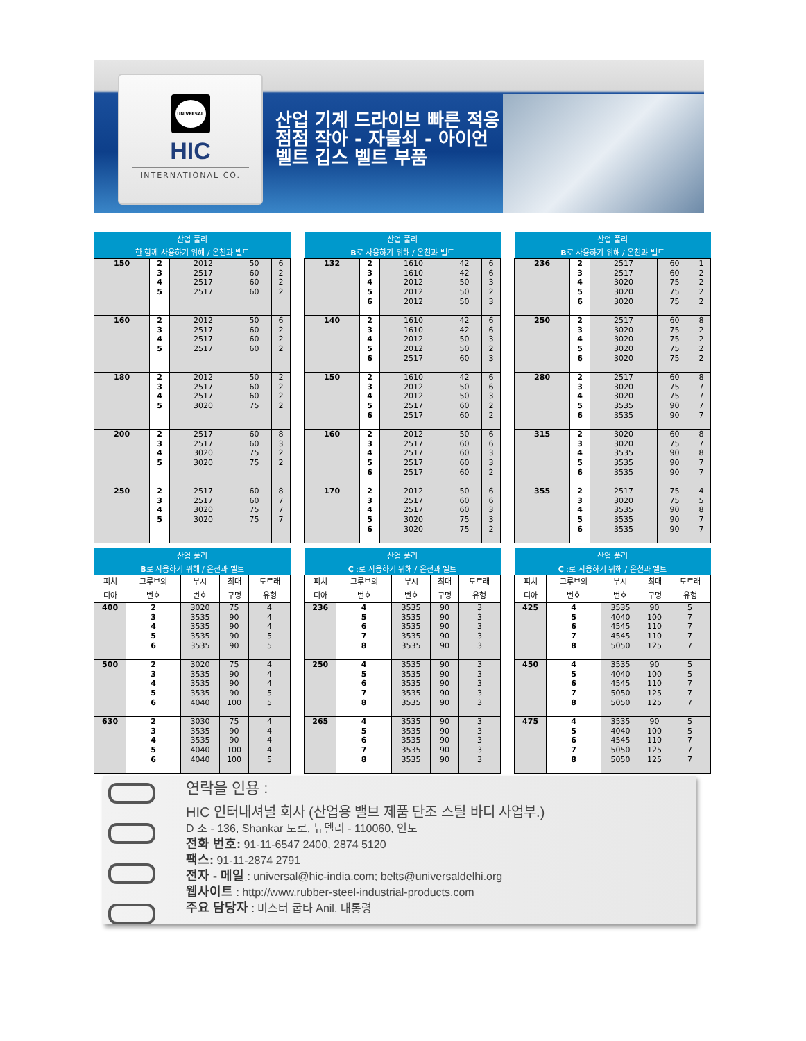UNIVERSAL
HIC
INTERNATIONAL CO.
산업 기계 드라이브 빠른 적응점점 작아 - 자물쇠 - 아이언 벨트 깁스 벨트 부품
| 산업 풀리 | | | | |
| --- | --- | --- | --- | --- |
| 한 함께 사용하기 위해 / 온천과 벨트 | | | | |
| 150 | 2 3 4 5 | 2012 2517 2517 2517 | 50 60 60 60 | 6 2 2 2 |
| 160 | 2 3 4 5 | 2012 2517 2517 2517 | 50 60 60 60 | 6 2 2 2 |
| 180 | 2 3 4 5 | 2012 2517 2517 3020 | 50 60 60 75 | 2 2 2 2 |
| 200 | 2 3 4 5 | 2517 2517 3020 3020 | 60 60 75 75 | 8 3 2 2 |
| 250 | 2 3 4 5 | 2517 2517 3020 3020 | 60 60 75 75 | 8 7 7 7 |
| 산업 풀리 | | | | |
| --- | --- | --- | --- | --- |
| B 로 사용하기 위해 / 온천과 벨트 | | | | |
| 132 | 2 3 4 5 6 | 1610 1610 2012 2012 2012 | 42 42 50 50 50 | 6 6 3 2 3 |
| 140 | 2 3 4 5 6 | 1610 1610 2012 2012 2517 | 42 42 50 50 60 | 6 6 3 2 3 |
| 150 | 2 3 4 5 6 | 1610 2012 2012 2517 2517 | 42 50 50 60 60 | 6 6 3 2 2 |
| 160 | 2 3 4 5 6 | 2012 2517 2517 2517 2517 | 50 60 60 60 60 | 6 6 3 3 2 |
| 170 | 2 3 4 5 6 | 2012 2517 2517 3020 3020 | 50 60 60 75 75 | 6 6 3 3 2 |
| 산업 풀리 | | | | |
| --- | --- | --- | --- | --- |
| B 로 사용하기 위해 / 온천과 벨트 | | | | |
| 236 | 2 3 4 5 6 | 2517 2517 3020 3020 3020 | 60 60 75 75 75 | 1 2 2 2 2 |
| 250 | 2 3 4 5 6 | 2517 3020 3020 3020 3020 | 60 75 75 75 75 | 8 2 2 2 2 |
| 280 | 2 3 4 5 6 | 2517 3020 3020 3535 3535 | 60 75 75 90 90 | 8 7 7 7 7 |
| 315 | 2 3 4 5 6 | 3020 3020 3535 3535 3535 | 60 75 90 90 90 | 8 7 8 7 7 |
| 355 | 2 3 4 5 6 | 2517 3020 3535 3535 3535 | 75 75 90 90 90 | 4 5 8 7 7 |
| 산업 풀리 | | | | |
| --- | --- | --- | --- | --- |
| B 로 사용하기 위해 / 온천과 벨트 | | | | |
| 피치 | 그루브의 | 부시 | 최대 | 도르래 |
| 디아 | 번호 | 번호 | 구멍 | 유형 |
| 400 | 2 3 4 5 6 | 3020 3535 3535 3535 3535 | 75 90 90 90 90 | 4 4 4 5 5 |
| 500 | 2 3 4 5 6 | 3020 3535 3535 3535 4040 | 75 90 90 90 100 | 4 4 4 5 5 |
| 630 | 2 3 4 5 6 | 3030 3535 3535 4040 4040 | 75 90 90 100 100 | 4 4 4 4 5 |
| 산업 풀리 | | | | |
| --- | --- | --- | --- | --- |
| C :로 사용하기 위해 / 온천과 벨트 | | | | |
| 피치 | 그루브의 | 부시 | 최대 | 도르래 |
| 디아 | 번호 | 번호 | 구멍 | 유형 |
| 236 | 4 5 6 7 8 | 3535 3535 3535 3535 3535 | 90 90 90 90 90 | 3 3 3 3 3 |
| 250 | 4 5 6 7 8 | 3535 3535 3535 3535 3535 | 90 90 90 90 90 | 3 3 3 3 3 |
| 265 | 4 5 6 7 8 | 3535 3535 3535 3535 3535 | 90 90 90 90 90 | 3 3 3 3 3 |
| 산업 풀리 | | | | |
| --- | --- | --- | --- | --- |
| C :로 사용하기 위해 / 온천과 벨트 | | | | |
| 피치 | 그루브의 | 부시 | 최대 | 도르래 |
| 디아 | 번호 | 번호 | 구멍 | 유형 |
| 425 | 4 5 6 7 8 | 3535 4040 4545 4545 5050 | 90 100 110 110 125 | 5 7 7 7 7 |
| 450 | 4 5 6 7 8 | 3535 4040 4545 5050 5050 | 90 100 110 125 125 | 5 5 7 7 7 |
| 475 | 4 5 6 7 8 | 3535 4040 4545 5050 5050 | 90 100 110 125 125 | 5 5 7 7 7 |
연락을 인용 :
HIC 인터내셔널 회사 (산업용 밸브 제품 단조 스틸 바디 사업부.)
D 조 - 136, Shankar 도로, 뉴델리 - 110060, 인도
전화 번호: 91-11-6547 2400, 2874 5120
팩스: 91-11-2874 2791
전자 - 메일 : universal@hic-india.com; belts@universaldelhi.org
웹사이트 : http://www.rubber-steel-industrial-products.com
주요 담당자 : 미스터 굽타 Anil, 대통령